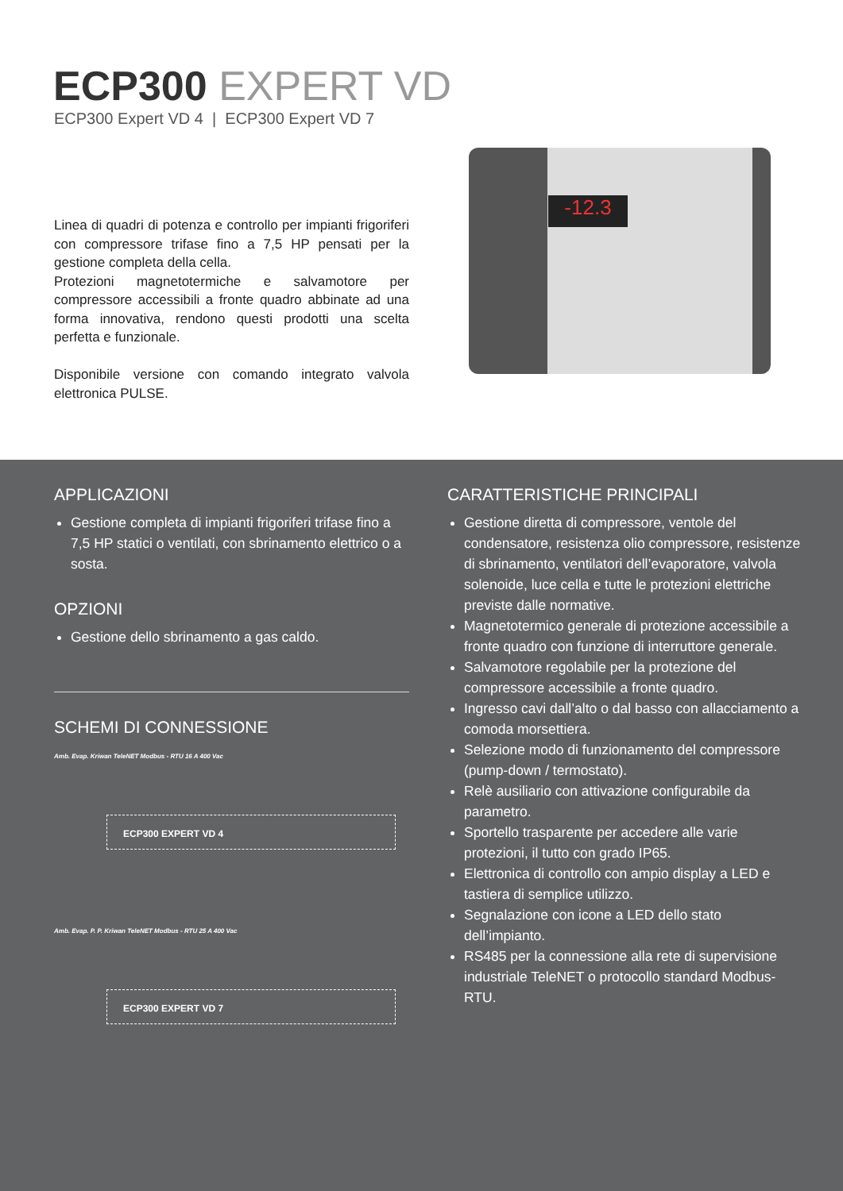ECP300 EXPERT VD
ECP300 Expert VD 4 | ECP300 Expert VD 7
Linea di quadri di potenza e controllo per impianti frigoriferi con compressore trifase fino a 7,5 HP pensati per la gestione completa della cella.
Protezioni magnetotermiche e salvamotore per compressore accessibili a fronte quadro abbinate ad una forma innovativa, rendono questi prodotti una scelta perfetta e funzionale.
Disponibile versione con comando integrato valvola elettronica PULSE.
-12.3
APPLICAZIONI
Gestione completa di impianti frigoriferi trifase fino a 7,5 HP statici o ventilati, con sbrinamento elettrico o a sosta.
OPZIONI
Gestione dello sbrinamento a gas caldo.
SCHEMI DI CONNESSIONE
Amb. Evap. Kriwan TeleNET Modbus - RTU 16 A 400 Vac
ECP300 EXPERT VD 4
Amb. Evap. P. P. Kriwan TeleNET Modbus - RTU 25 A 400 Vac
ECP300 EXPERT VD 7
CARATTERISTICHE PRINCIPALI
Gestione diretta di compressore, ventole del condensatore, resistenza olio compressore, resistenze di sbrinamento, ventilatori dell’evaporatore, valvola solenoide, luce cella e tutte le protezioni elettriche previste dalle normative.
Magnetotermico generale di protezione accessibile a fronte quadro con funzione di interruttore generale.
Salvamotore regolabile per la protezione del compressore accessibile a fronte quadro.
Ingresso cavi dall’alto o dal basso con allacciamento a comoda morsettiera.
Selezione modo di funzionamento del compressore (pump-down / termostato).
Relè ausiliario con attivazione configurabile da parametro.
Sportello trasparente per accedere alle varie protezioni, il tutto con grado IP65.
Elettronica di controllo con ampio display a LED e tastiera di semplice utilizzo.
Segnalazione con icone a LED dello stato dell’impianto.
RS485 per la connessione alla rete di supervisione industriale TeleNET o protocollo standard Modbus-RTU.